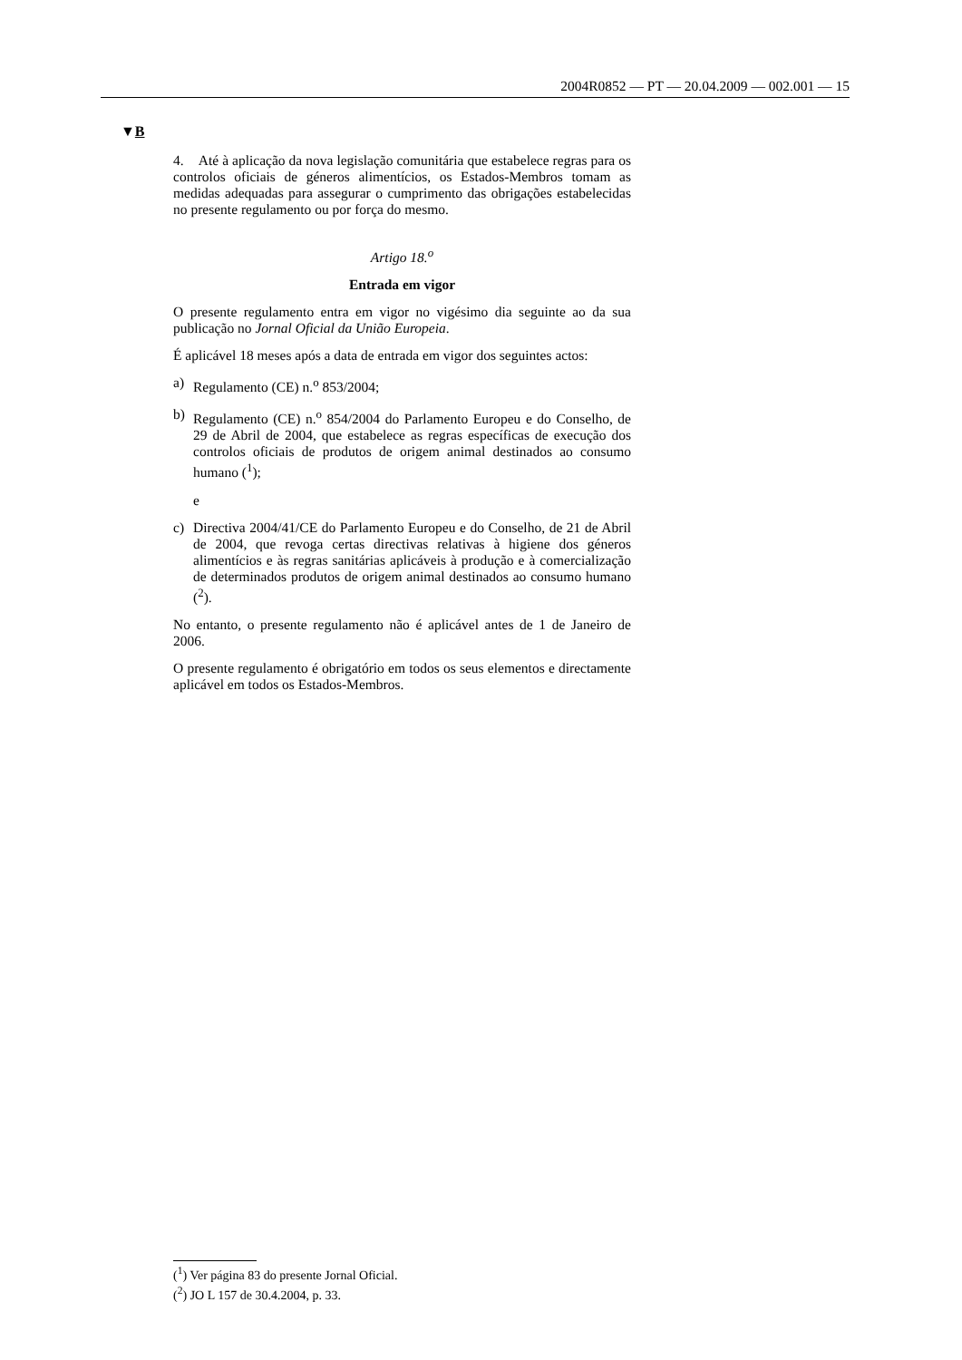2004R0852 — PT — 20.04.2009 — 002.001 — 15
▼B
4. Até à aplicação da nova legislação comunitária que estabelece regras para os controlos oficiais de géneros alimentícios, os Estados-Membros tomam as medidas adequadas para assegurar o cumprimento das obrigações estabelecidas no presente regulamento ou por força do mesmo.
Artigo 18.<sup>o</sup>
Entrada em vigor
O presente regulamento entra em vigor no vigésimo dia seguinte ao da sua publicação no Jornal Oficial da União Europeia.
É aplicável 18 meses após a data de entrada em vigor dos seguintes actos:
a) Regulamento (CE) n.<sup>o</sup> 853/2004;
b) Regulamento (CE) n.<sup>o</sup> 854/2004 do Parlamento Europeu e do Conselho, de 29 de Abril de 2004, que estabelece as regras específicas de execução dos controlos oficiais de produtos de origem animal destinados ao consumo humano (<sup>1</sup>);
e
c) Directiva 2004/41/CE do Parlamento Europeu e do Conselho, de 21 de Abril de 2004, que revoga certas directivas relativas à higiene dos géneros alimentícios e às regras sanitárias aplicáveis à produção e à comercialização de determinados produtos de origem animal destinados ao consumo humano (<sup>2</sup>).
No entanto, o presente regulamento não é aplicável antes de 1 de Janeiro de 2006.
O presente regulamento é obrigatório em todos os seus elementos e directamente aplicável em todos os Estados-Membros.
(<sup>1</sup>) Ver página 83 do presente Jornal Oficial.
(<sup>2</sup>) JO L 157 de 30.4.2004, p. 33.